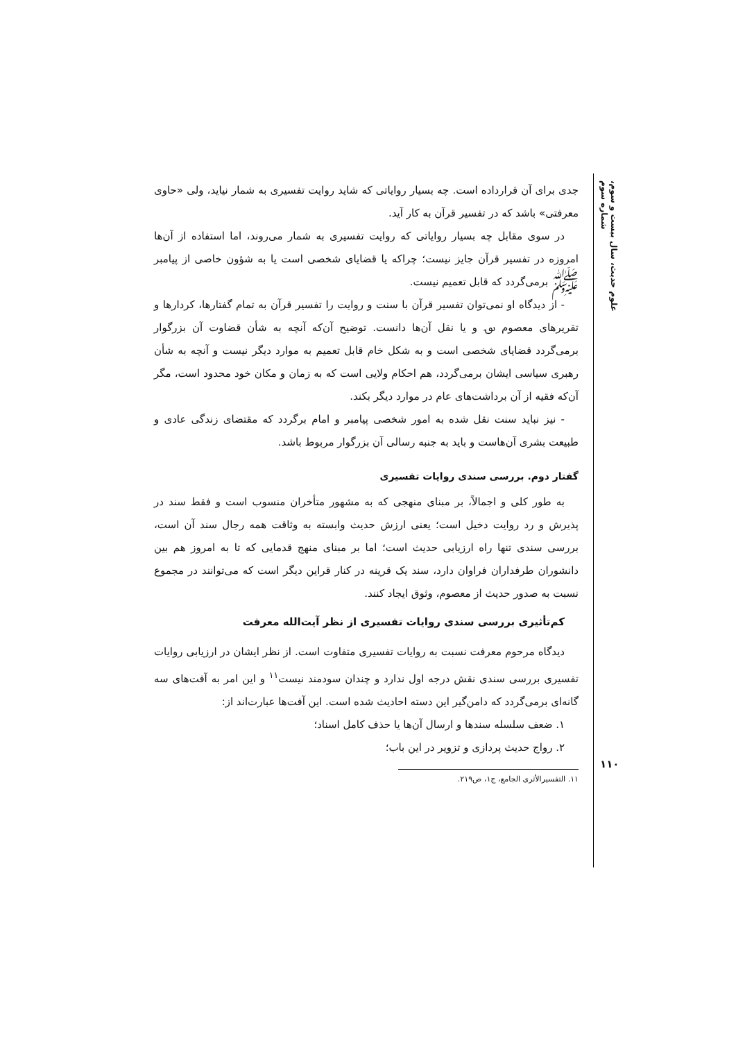علوم حدیث، سال بیست و سوم، شماره سوم
۱۱۰
جدی برای آن قرارداده است. چه بسیار روایاتی که شاید روایت تفسیری به شمار نیاید، ولی «حاوی معرفتی» باشد که در تفسیر قرآن به کار آید.
در سوی مقابل چه بسیار روایاتی که روایت تفسیری به شمار می‌روند، اما استفاده از آن‌ها امروزه در تفسیر قرآن جایز نیست؛ چراکه یا قضایای شخصی است یا به شؤون خاصی از پیامبر ﷺ برمی‌گردد که قابل تعمیم نیست.
- از دیدگاه او نمی‌توان تفسیر قرآن با سنت و روایت را تفسیر قرآن به تمام گفتارها، کردارها و تقریرهای معصوم ؈ و یا نقل آن‌ها دانست. توضیح آن‌که آنچه به شأن قضاوت آن بزرگوار برمی‌گردد قضایای شخصی است و به شکل خام قابل تعمیم به موارد دیگر نیست و آنچه به شأن رهبری سیاسی ایشان برمی‌گردد، هم احکام ولایی است که به زمان و مکان خود محدود است، مگر آن‌که فقیه از آن برداشت‌های عام در موارد دیگر بکند.
- نیز نباید سنت نقل شده به امور شخصی پیامبر و امام برگردد که مقتضای زندگی عادی و طبیعت بشری آن‌هاست و باید به جنبه رسالی آن بزرگوار مربوط باشد.
گفتار دوم. بررسی سندی روایات تفسیری
به طور کلی و اجمالاً، بر مبنای منهجی که به مشهور متأخران منسوب است و فقط سند در پذیرش و رد روایت دخیل است؛ یعنی ارزش حدیث وابسته به وثاقت همه رجال سند آن است، بررسی سندی تنها راه ارزیابی حدیث است؛ اما بر مبنای منهج قدمایی که تا به امروز هم بین دانشوران طرفداران فراوان دارد، سند یک قرینه در کنار قراین دیگر است که می‌توانند در مجموع نسبت به صدور حدیث از معصوم، وثوق ایجاد کنند.
کم‌تأثیری بررسی سندی روایات تفسیری از نظر آیت‌الله معرفت
دیدگاه مرحوم معرفت نسبت به روایات تفسیری متفاوت است. از نظر ایشان در ارزیابی روایات تفسیری بررسی سندی نقش درجه اول ندارد و چندان سودمند نیست<sup>۱۱</sup> و این امر به آفت‌های سه گانه‌ای برمی‌گردد که دامن‌گیر این دسته احادیث شده است. این آفت‌ها عبارت‌اند از:
۱. ضعف سلسله سندها و ارسال آن‌ها یا حذف کامل اسناد؛
۲. رواج حدیث پردازی و تزویر در این باب؛
۱۱. التفسیرالأثری الجامع، ج۱، ص۲۱۹.